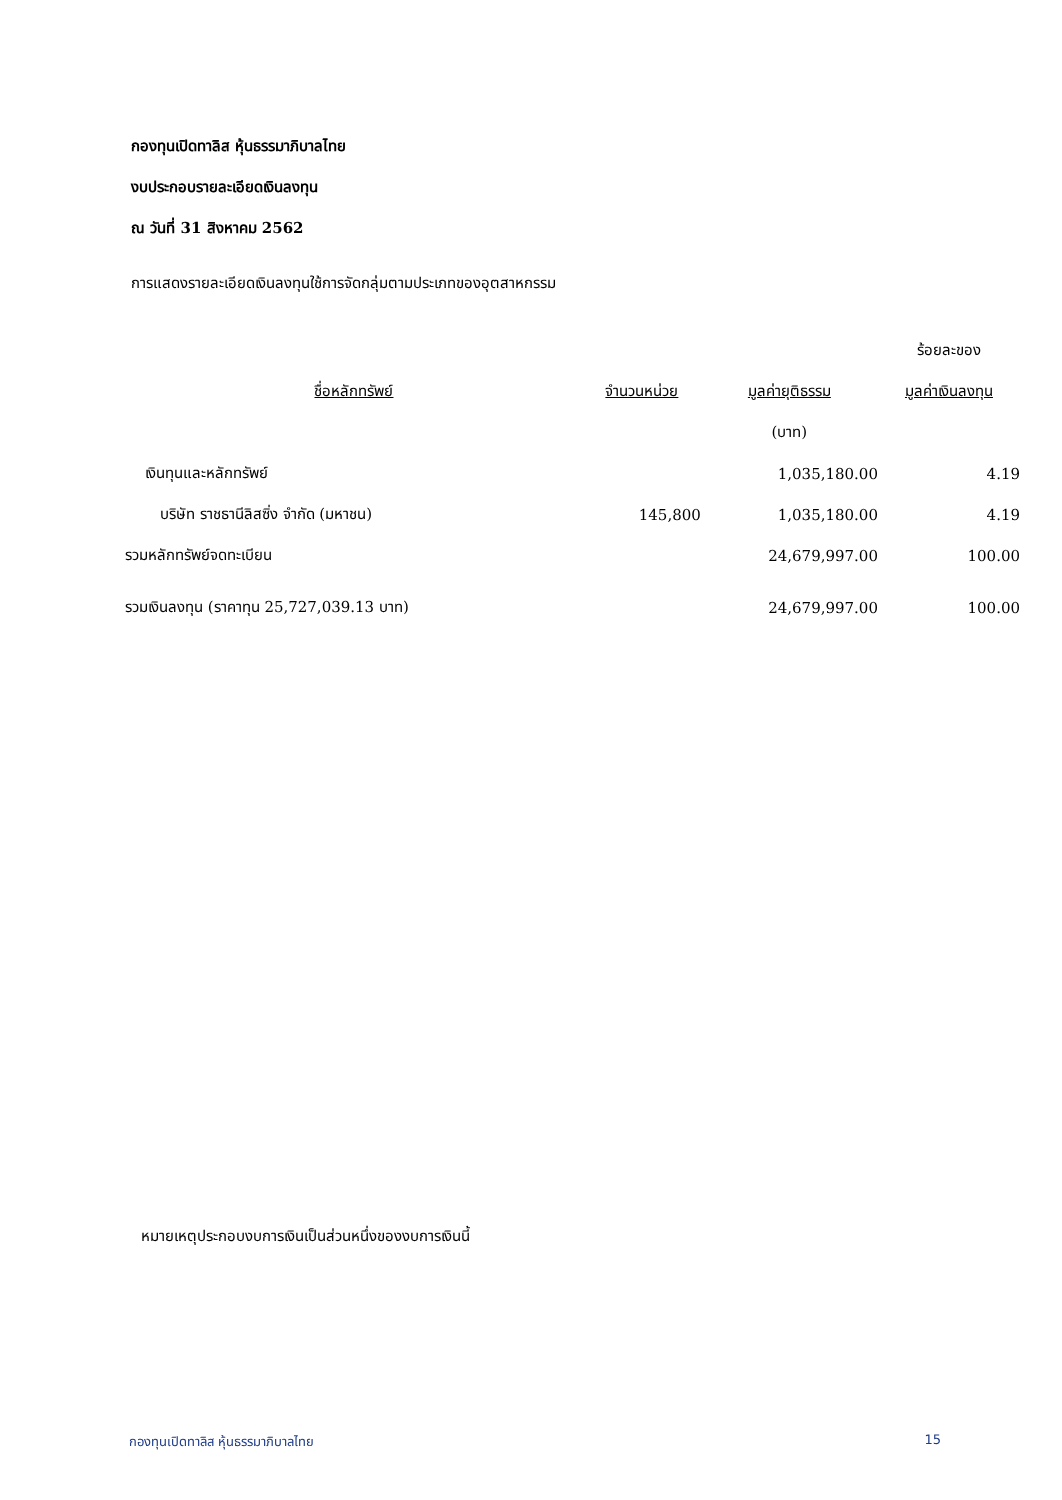กองทุนเปิดทาลิส หุ้นธรรมาภิบาลไทย
งบประกอบรายละเอียดเงินลงทุน
ณ วันที่ 31 สิงหาคม 2562
การแสดงรายละเอียดเงินลงทุนใช้การจัดกลุ่มตามประเภทของอุตสาหกรรม
| | | | ร้อยละของ |
| --- | --- | --- | --- |
| ชื่อหลักทรัพย์ | จำนวนหน่วย | มูลค่ายุติธรรม | มูลค่าเงินลงทุน |
| | | (บาท) | |
| เงินทุนและหลักทรัพย์ | | 1,035,180.00 | 4.19 |
| บริษัท ราชธานีลิสซิ่ง จำกัด (มหาชน) | 145,800 | 1,035,180.00 | 4.19 |
| รวมหลักทรัพย์จดทะเบียน | | 24,679,997.00 | 100.00 |
| รวมเงินลงทุน (ราคาทุน 25,727,039.13 บาท) | | 24,679,997.00 | 100.00 |
หมายเหตุประกอบงบการเงินเป็นส่วนหนึ่งของงบการเงินนี้
กองทุนเปิดทาลิส หุ้นธรรมาภิบาลไทย 15